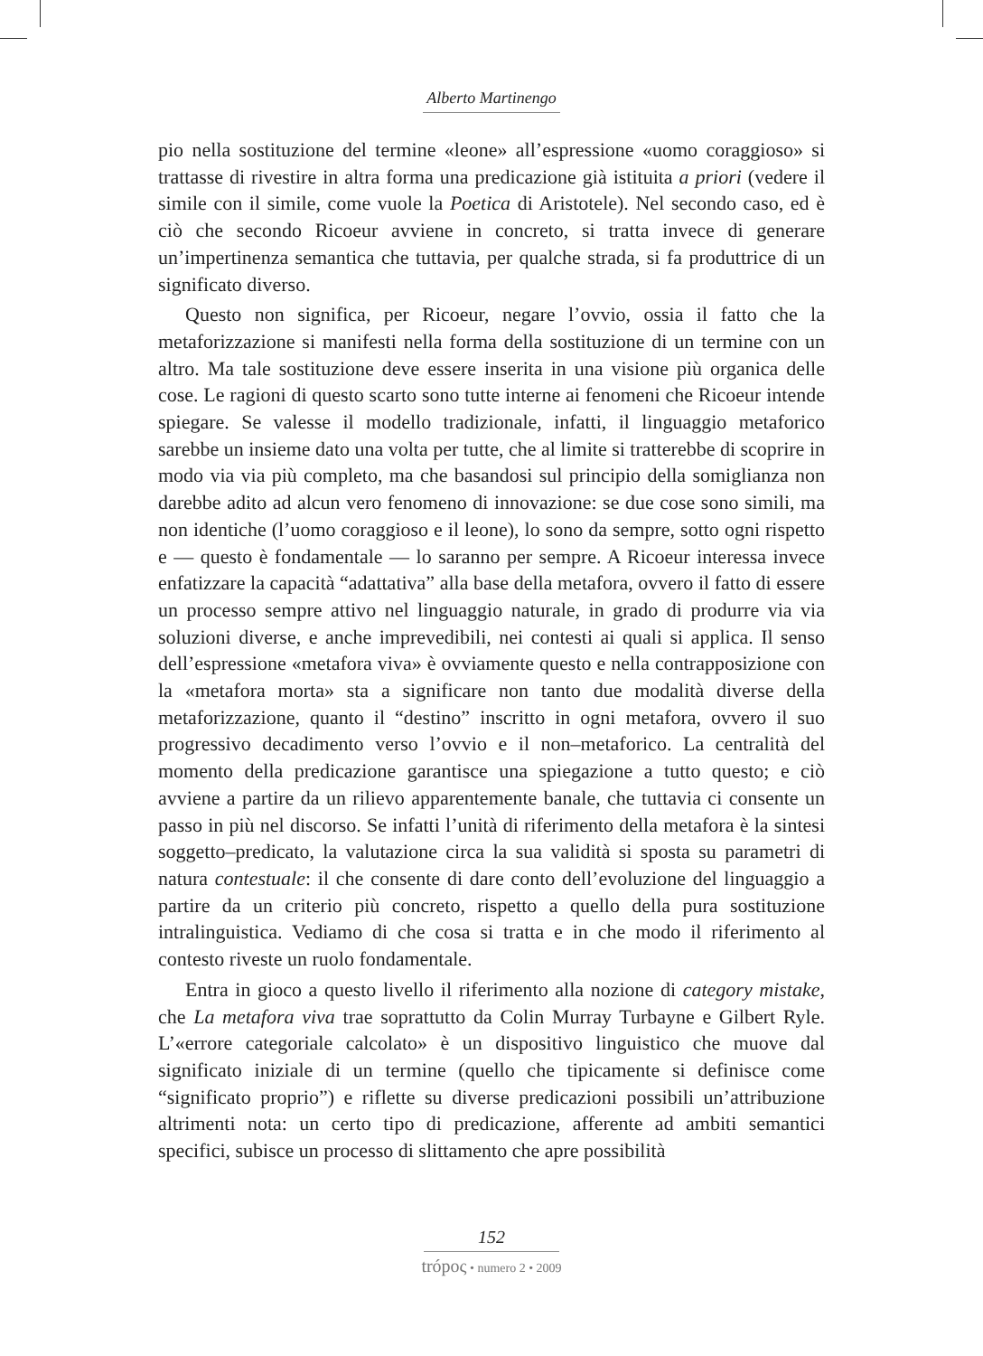Alberto Martinengo
pio nella sostituzione del termine «leone» all’espressione «uomo coraggioso» si trattasse di rivestire in altra forma una predicazione già istituita a priori (vedere il simile con il simile, come vuole la Poetica di Aristotele). Nel secondo caso, ed è ciò che secondo Ricoeur avviene in concreto, si tratta invece di generare un’impertinenza semantica che tuttavia, per qualche strada, si fa produttrice di un significato diverso.
Questo non significa, per Ricoeur, negare l’ovvio, ossia il fatto che la metaforizzazione si manifesti nella forma della sostituzione di un termine con un altro. Ma tale sostituzione deve essere inserita in una visione più organica delle cose. Le ragioni di questo scarto sono tutte interne ai fenomeni che Ricoeur intende spiegare. Se valesse il modello tradizionale, infatti, il linguaggio metaforico sarebbe un insieme dato una volta per tutte, che al limite si tratterebbe di scoprire in modo via via più completo, ma che basandosi sul principio della somiglianza non darebbe adito ad alcun vero fenomeno di innovazione: se due cose sono simili, ma non identiche (l’uomo coraggioso e il leone), lo sono da sempre, sotto ogni rispetto e — questo è fondamentale — lo saranno per sempre. A Ricoeur interessa invece enfatizzare la capacità “adattativa” alla base della metafora, ovvero il fatto di essere un processo sempre attivo nel linguaggio naturale, in grado di produrre via via soluzioni diverse, e anche imprevedibili, nei contesti ai quali si applica. Il senso dell’espressione «metafora viva» è ovviamente questo e nella contrapposizione con la «metafora morta» sta a significare non tanto due modalità diverse della metaforizzazione, quanto il “destino” inscritto in ogni metafora, ovvero il suo progressivo decadimento verso l’ovvio e il non–metaforico. La centralità del momento della predicazione garantisce una spiegazione a tutto questo; e ciò avviene a partire da un rilievo apparentemente banale, che tuttavia ci consente un passo in più nel discorso. Se infatti l’unità di riferimento della metafora è la sintesi soggetto–predicato, la valutazione circa la sua validità si sposta su parametri di natura contestuale: il che consente di dare conto dell’evoluzione del linguaggio a partire da un criterio più concreto, rispetto a quello della pura sostituzione intralinguistica. Vediamo di che cosa si tratta e in che modo il riferimento al contesto riveste un ruolo fondamentale.
Entra in gioco a questo livello il riferimento alla nozione di category mistake, che La metafora viva trae soprattutto da Colin Murray Turbayne e Gilbert Ryle. L’«errore categoriale calcolato» è un dispositivo linguistico che muove dal significato iniziale di un termine (quello che tipicamente si definisce come “significato proprio”) e riflette su diverse predicazioni possibili un’attribuzione altrimenti nota: un certo tipo di predicazione, afferente ad ambiti semantici specifici, subisce un processo di slittamento che apre possibilità
152
trópoς • numero 2 • 2009